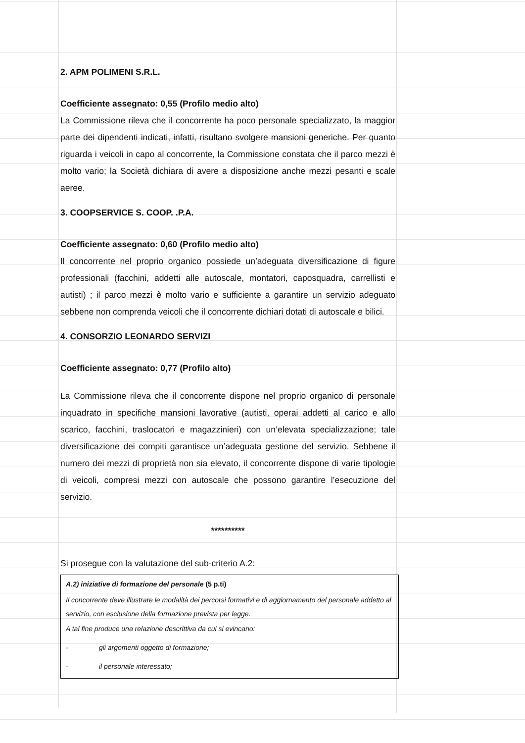2. APM POLIMENI S.R.L.
Coefficiente assegnato: 0,55 (Profilo medio alto)
La Commissione rileva che il concorrente ha poco personale specializzato, la maggior parte dei dipendenti indicati, infatti, risultano svolgere mansioni generiche. Per quanto riguarda i veicoli in capo al concorrente, la Commissione constata che il parco mezzi è molto vario; la Società dichiara di avere a disposizione anche mezzi pesanti e scale aeree.
3. COOPSERVICE S. COOP. .P.A.
Coefficiente assegnato: 0,60 (Profilo medio alto)
Il concorrente nel proprio organico possiede un’adeguata diversificazione di figure professionali (facchini, addetti alle autoscale, montatori, caposquadra, carrellisti e autisti) ; il parco mezzi è molto vario e sufficiente a garantire un servizio adeguato sebbene non comprenda veicoli che il concorrente dichiari dotati di autoscale e bilici.
4. CONSORZIO LEONARDO SERVIZI
Coefficiente assegnato: 0,77 (Profilo alto)
La Commissione rileva che il concorrente dispone nel proprio organico di personale inquadrato in specifiche mansioni lavorative (autisti, operai addetti al carico e allo scarico, facchini, traslocatori e magazzinieri) con un’elevata specializzazione; tale diversificazione dei compiti garantisce un’adeguata gestione del servizio. Sebbene il numero dei mezzi di proprietà non sia elevato, il concorrente dispone di varie tipologie di veicoli, compresi mezzi con autoscale che possono garantire l’esecuzione del servizio.
**********
Si prosegue con la valutazione del sub-criterio A.2:
A.2) iniziative di formazione del personale (5 p.ti)
Il concorrente deve illustrare le modalità dei percorsi formativi e di aggiornamento del personale addetto al servizio, con esclusione della formazione prevista per legge.
A tal fine produce una relazione descrittiva da cui si evincano:
- gli argomenti oggetto di formazione;
- il personale interessato;